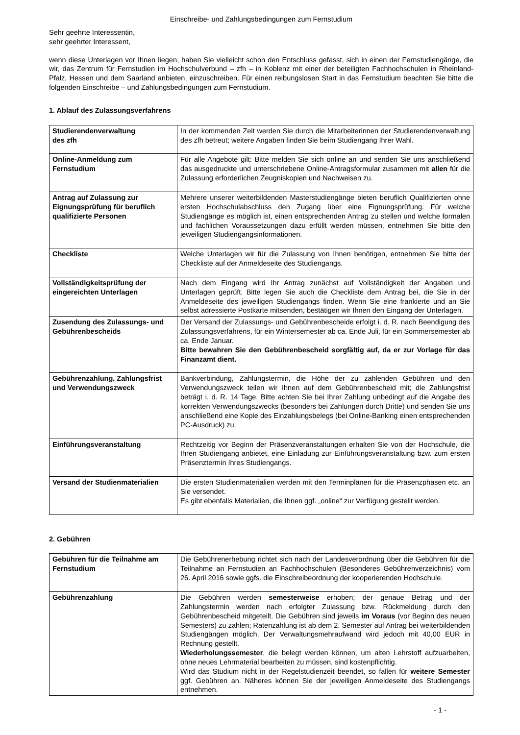Einschreibe- und Zahlungsbedingungen zum Fernstudium
Sehr geehrte Interessentin,
sehr geehrter Interessent,
wenn diese Unterlagen vor Ihnen liegen, haben Sie vielleicht schon den Entschluss gefasst, sich in einen der Fernstudiengänge, die wir, das Zentrum für Fernstudien im Hochschulverbund – zfh – in Koblenz mit einer der beteiligten Fachhochschulen in Rheinland-Pfalz, Hessen und dem Saarland anbieten, einzuschreiben. Für einen reibungslosen Start in das Fernstudium beachten Sie bitte die folgenden Einschreibe – und Zahlungsbedingungen zum Fernstudium.
1. Ablauf des Zulassungsverfahrens
| Studierendenverwaltung des zfh | In der kommenden Zeit werden Sie durch die Mitarbeiterinnen der Studierendenverwaltung des zfh betreut; weitere Angaben finden Sie beim Studiengang Ihrer Wahl. |
| Online-Anmeldung zum Fernstudium | Für alle Angebote gilt: Bitte melden Sie sich online an und senden Sie uns anschließend das ausgedruckte und unterschriebene Online-Antragsformular zusammen mit allen für die Zulassung erforderlichen Zeugniskopien und Nachweisen zu. |
| Antrag auf Zulassung zur Eignungsprüfung für beruflich qualifizierte Personen | Mehrere unserer weiterbildenden Masterstudiengänge bieten beruflich Qualifizierten ohne ersten Hochschulabschluss den Zugang über eine Eignungsprüfung. Für welche Studiengänge es möglich ist, einen entsprechenden Antrag zu stellen und welche formalen und fachlichen Voraussetzungen dazu erfüllt werden müssen, entnehmen Sie bitte den jeweiligen Studiengangsinformationen. |
| Checkliste | Welche Unterlagen wir für die Zulassung von Ihnen benötigen, entnehmen Sie bitte der Checkliste auf der Anmeldeseite des Studiengangs. |
| Vollständigkeitsprüfung der eingereichten Unterlagen | Nach dem Eingang wird Ihr Antrag zunächst auf Vollständigkeit der Angaben und Unterlagen geprüft. Bitte legen Sie auch die Checkliste dem Antrag bei, die Sie in der Anmeldeseite des jeweiligen Studiengangs finden. Wenn Sie eine frankierte und an Sie selbst adressierte Postkarte mitsenden, bestätigen wir Ihnen den Eingang der Unterlagen. |
| Zusendung des Zulassungs- und Gebührenbescheids | Der Versand der Zulassungs- und Gebührenbescheide erfolgt i. d. R. nach Beendigung des Zulassungsverfahrens, für ein Wintersemester ab ca. Ende Juli, für ein Sommersemester ab ca. Ende Januar. Bitte bewahren Sie den Gebührenbescheid sorgfältig auf, da er zur Vorlage für das Finanzamt dient. |
| Gebührenzahlung, Zahlungsfrist und Verwendungszweck | Bankverbindung, Zahlungstermin, die Höhe der zu zahlenden Gebühren und den Verwendungszweck teilen wir Ihnen auf dem Gebührenbescheid mit; die Zahlungsfrist beträgt i. d. R. 14 Tage. Bitte achten Sie bei Ihrer Zahlung unbedingt auf die Angabe des korrekten Verwendungszwecks (besonders bei Zahlungen durch Dritte) und senden Sie uns anschließend eine Kopie des Einzahlungsbelegs (bei Online-Banking einen entsprechenden PC-Ausdruck) zu. |
| Einführungsveranstaltung | Rechtzeitig vor Beginn der Präsenzveranstaltungen erhalten Sie von der Hochschule, die Ihren Studiengang anbietet, eine Einladung zur Einführungsveranstaltung bzw. zum ersten Präsenztermin Ihres Studiengangs. |
| Versand der Studienmaterialien | Die ersten Studienmaterialien werden mit den Terminplänen für die Präsenzphasen etc. an Sie versendet. Es gibt ebenfalls Materialien, die Ihnen ggf. „online“ zur Verfügung gestellt werden. |
2. Gebühren
| Gebühren für die Teilnahme am Fernstudium | Die Gebührenerhebung richtet sich nach der Landesverordnung über die Gebühren für die Teilnahme an Fernstudien an Fachhochschulen (Besonderes Gebührenverzeichnis) vom 26. April 2016 sowie ggfs. die Einschreibeordnung der kooperierenden Hochschule. |
| Gebührenzahlung | Die Gebühren werden semesterweise erhoben; der genaue Betrag und der Zahlungstermin werden nach erfolgter Zulassung bzw. Rückmeldung durch den Gebührenbescheid mitgeteilt. Die Gebühren sind jeweils im Voraus (vor Beginn des neuen Semesters) zu zahlen; Ratenzahlung ist ab dem 2. Semester auf Antrag bei weiterbildenden Studiengängen möglich. Der Verwaltungsmehraufwand wird jedoch mit 40,00 EUR in Rechnung gestellt. Wiederholungssemester , die belegt werden können, um alten Lehrstoff aufzuarbeiten, ohne neues Lehrmaterial bearbeiten zu müssen, sind kostenpflichtig. Wird das Studium nicht in der Regelstudienzeit beendet, so fallen für weitere Semester ggf. Gebühren an. Näheres können Sie der jeweiligen Anmeldeseite des Studiengangs entnehmen. |
- 1 -